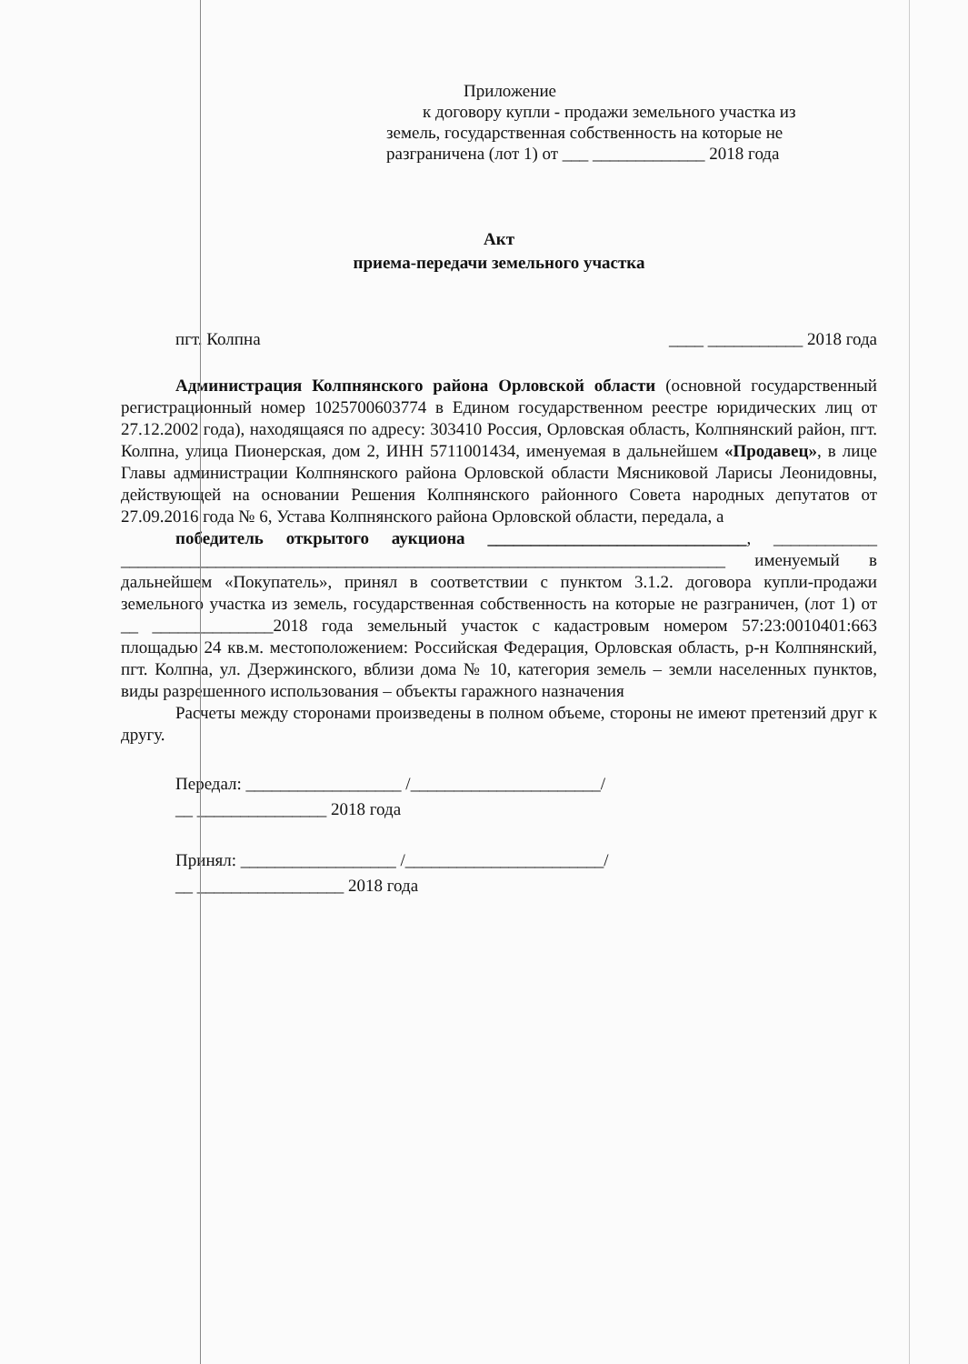Приложение
к договору купли - продажи земельного участка из
земель, государственная собственность на которые не
разграничена (лот 1) от ___ _____________ 2018 года
Акт
приема-передачи земельного участка
пгт. Колпна ____ ___________ 2018 года
Администрация Колпнянского района Орловской области (основной государственный регистрационный номер 1025700603774 в Едином государственном реестре юридических лиц от 27.12.2002 года), находящаяся по адресу: 303410 Россия, Орловская область, Колпнянский район, пгт. Колпна, улица Пионерская, дом 2, ИНН 5711001434, именуемая в дальнейшем «Продавец», в лице Главы администрации Колпнянского района Орловской области Мясниковой Ларисы Леонидовны, действующей на основании Решения Колпнянского районного Совета народных депутатов от 27.09.2016 года № 6, Устава Колпнянского района Орловской области, передала, а
победитель открытого аукциона ______________________________, ____________ ______________________________________________________________________ именуемый в дальнейшем «Покупатель», принял в соответствии с пунктом 3.1.2. договора купли-продажи земельного участка из земель, государственная собственность на которые не разграничен, (лот 1) от __ ______________2018 года земельный участок с кадастровым номером 57:23:0010401:663 площадью 24 кв.м. местоположением: Российская Федерация, Орловская область, р-н Колпнянский, пгт. Колпна, ул. Дзержинского, вблизи дома № 10, категория земель – земли населенных пунктов, виды разрешенного использования – объекты гаражного назначения
Расчеты между сторонами произведены в полном объеме, стороны не имеют претензий друг к другу.
Передал: __________________ /______________________/
__ _______________ 2018 года
Принял: __________________ /_______________________/
__ _________________ 2018 года